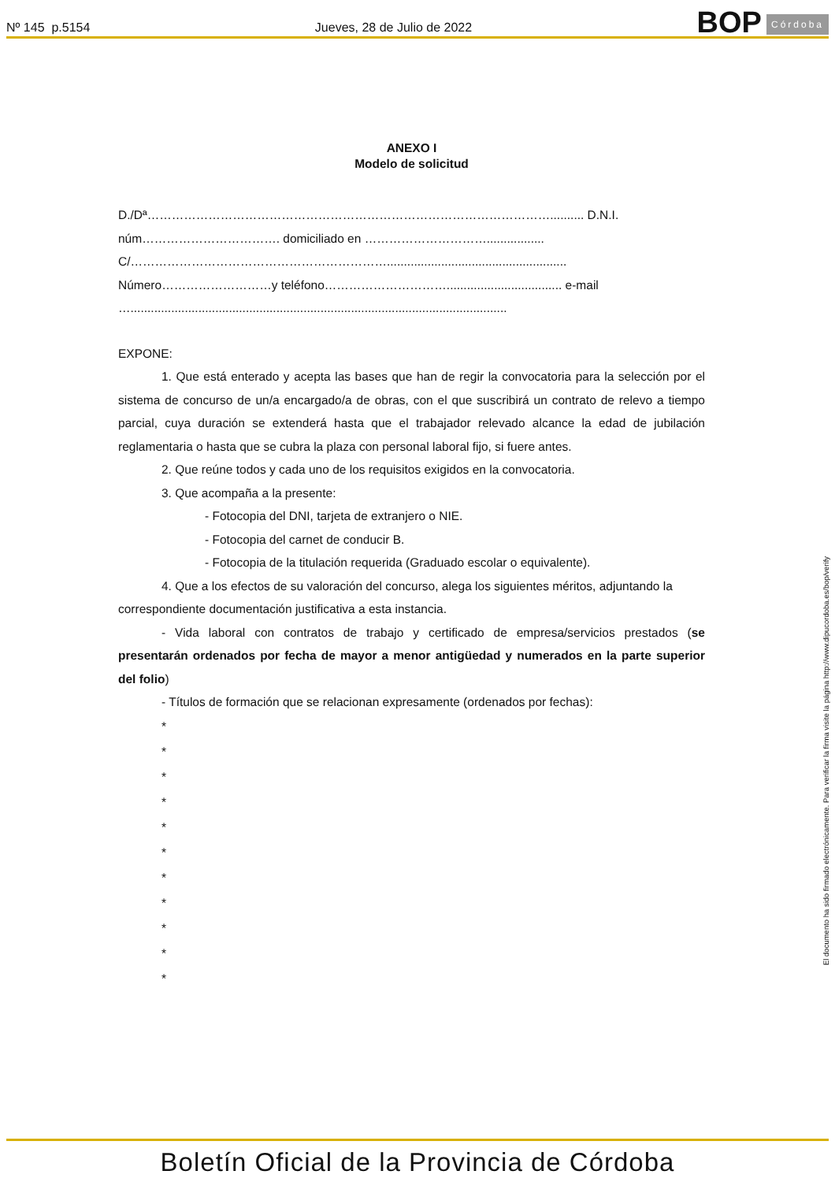Nº 145 p.5154 Jueves, 28 de Julio de 2022
BOP Córdoba
ANEXO I
Modelo de solicitud
D./Dª……………………………………………………………………………………….......... D.N.I.
núm……………………………. domiciliado en ………………………….................
C/……………………………………………………….....................................................
Número………………………y teléfono………………………….................................. e-mail
…...............................................................................................................
EXPONE:
1. Que está enterado y acepta las bases que han de regir la convocatoria para la selección por el sistema de concurso de un/a encargado/a de obras, con el que suscribirá un contrato de relevo a tiempo parcial, cuya duración se extenderá hasta que el trabajador relevado alcance la edad de jubilación reglamentaria o hasta que se cubra la plaza con personal laboral fijo, si fuere antes.
2. Que reúne todos y cada uno de los requisitos exigidos en la convocatoria.
3. Que acompaña a la presente:
- Fotocopia del DNI, tarjeta de extranjero o NIE.
- Fotocopia del carnet de conducir B.
- Fotocopia de la titulación requerida (Graduado escolar o equivalente).
4. Que a los efectos de su valoración del concurso, alega los siguientes méritos, adjuntando la correspondiente documentación justificativa a esta instancia.
- Vida laboral con contratos de trabajo y certificado de empresa/servicios prestados (se presentarán ordenados por fecha de mayor a menor antigüedad y numerados en la parte superior del folio)
- Títulos de formación que se relacionan expresamente (ordenados por fechas):
*
*
*
*
*
*
*
*
*
*
*
El documento ha sido firmado electrónicamente. Para verificar la firma visite la página http://www.dipucordoba.es/bop/verify
Boletín Oficial de la Provincia de Córdoba